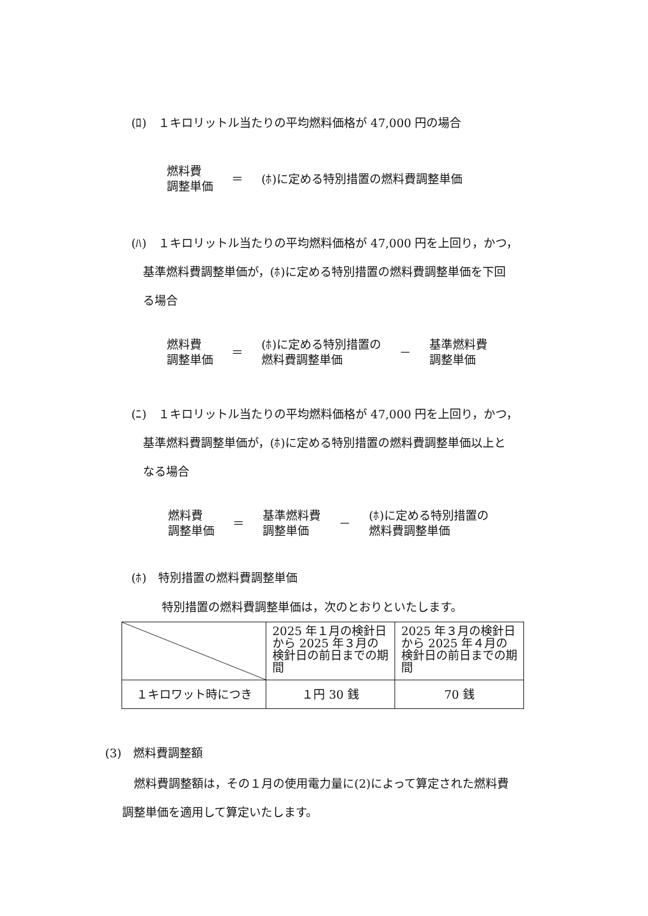(ﾛ)　１キロリットル当たりの平均燃料価格が 47,000 円の場合
燃料費
調整単価
＝ (ﾎ)に定める特別措置の燃料費調整単価
(ﾊ)　１キロリットル当たりの平均燃料価格が 47,000 円を上回り，かつ，
　基準燃料費調整単価が，(ﾎ)に定める特別措置の燃料費調整単価を下回
　る場合
燃料費
調整単価
＝
(ﾎ)に定める特別措置の
燃料費調整単価
－
基準燃料費
調整単価
(ﾆ)　１キロリットル当たりの平均燃料価格が 47,000 円を上回り，かつ，
　基準燃料費調整単価が，(ﾎ)に定める特別措置の燃料費調整単価以上と
　なる場合
燃料費
調整単価
＝
基準燃料費
調整単価
－
(ﾎ)に定める特別措置の
燃料費調整単価
(ﾎ)　特別措置の燃料費調整単価
特別措置の燃料費調整単価は，次のとおりといたします。
| | 2025 年１月の検針日から 2025 年３月の検針日の前日までの期間 | 2025 年３月の検針日から 2025 年４月の検針日の前日までの期間 |
| １キロワット時につき | １円 30 銭 | 70 銭 |
(3)　燃料費調整額
　燃料費調整額は，その１月の使用電力量に(2)によって算定された燃料費
調整単価を適用して算定いたします。